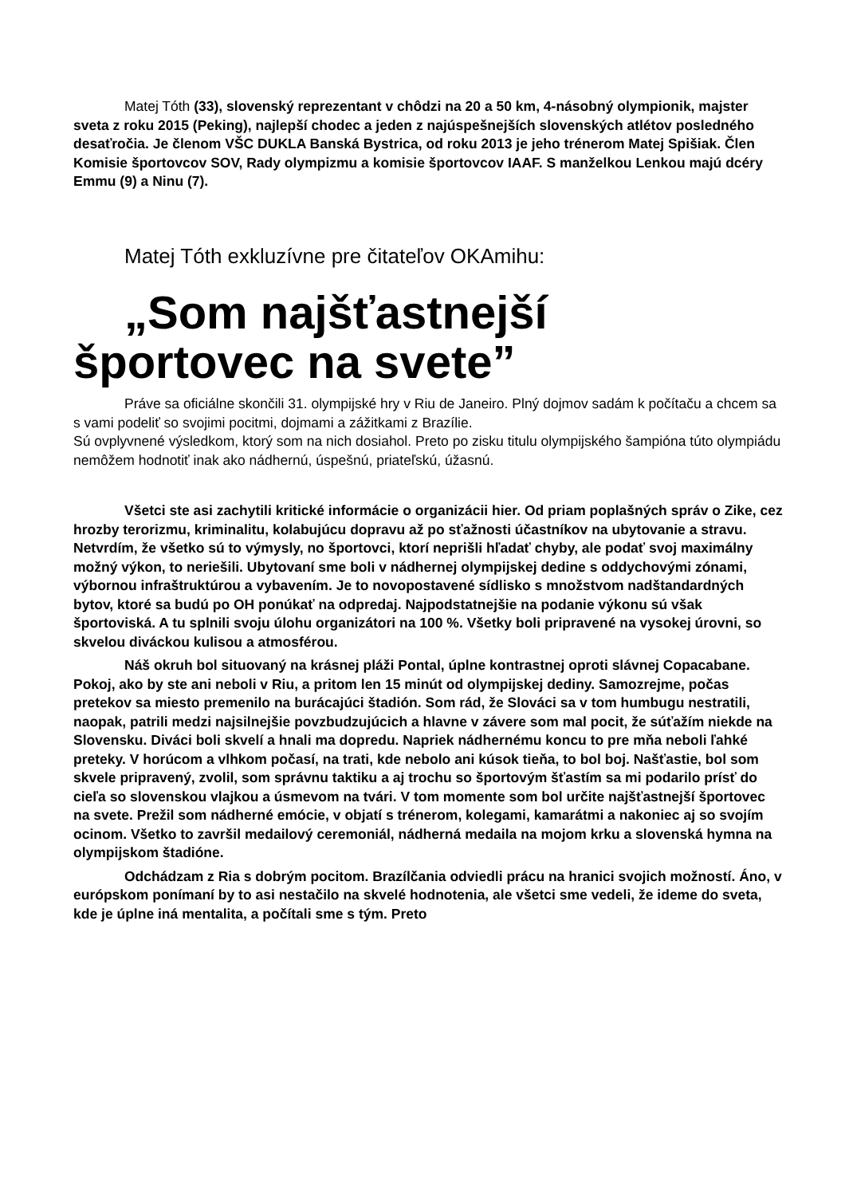Matej Tóth (33), slovenský reprezentant v chôdzi na 20 a 50 km, 4-násobný olympionik, majster sveta z roku 2015 (Peking), najlepší chodec a jeden z najúspešnejších slovenských atlétov posledného desaťročia. Je členom VŠC DUKLA Banská Bystrica, od roku 2013 je jeho trénerom Matej Spišiak. Člen Komisie športovcov SOV, Rady olympizmu a komisie športovcov IAAF. S manželkou Lenkou majú dcéry Emmu (9) a Ninu (7).
Matej Tóth exkluzívne pre čitateľov OKAmihu:
„Som najšťastnejší
športovec na svete”
Práve sa oficiálne skončili 31. olympijské hry v Riu de Janeiro. Plný dojmov sadám k počítaču a chcem sa s vami podeliť so svojimi pocitmi, dojmami a zážitkami z Brazílie.
Sú ovplyvnené výsledkom, ktorý som na nich dosiahol. Preto po zisku titulu olympijského šampióna túto olympiádu nemôžem hodnotiť inak ako nádhernú, úspešnú, priateľskú, úžasnú.
Všetci ste asi zachytili kritické informácie o organizácii hier. Od priam poplašných správ o Zike, cez hrozby terorizmu, kriminalitu, kolabujúcu dopravu až po sťažnosti účastníkov na ubytovanie a stravu. Netvrdím, že všetko sú to výmysly, no športovci, ktorí neprišli hľadať chyby, ale podať svoj maximálny možný výkon, to neriešili. Ubytovaní sme boli v nádhernej olympijskej dedine s oddychovými zónami, výbornou infraštruktúrou a vybavením. Je to novopostavené sídlisko s množstvom nadštandardných bytov, ktoré sa budú po OH ponúkať na odpredaj. Najpodstatnejšie na podanie výkonu sú však športoviská. A tu splnili svoju úlohu organizátori na 100 %. Všetky boli pripravené na vysokej úrovni, so skvelou diváckou kulisou a atmosférou.
Náš okruh bol situovaný na krásnej pláži Pontal, úplne kontrastnej oproti slávnej Copacabane. Pokoj, ako by ste ani neboli v Riu, a pritom len 15 minút od olympijskej dediny. Samozrejme, počas pretekov sa miesto premenilo na burácajúci štadión. Som rád, že Slováci sa v tom humbugu nestratili, naopak, patrili medzi najsilnejšie povzbudzujúcich a hlavne v závere som mal pocit, že súťažím niekde na Slovensku. Diváci boli skvelí a hnali ma dopredu. Napriek nádhernému koncu to pre mňa neboli ľahké preteky. V horúcom a vlhkom počasí, na trati, kde nebolo ani kúsok tieňa, to bol boj. Našťastie, bol som skvele pripravený, zvolil, som správnu taktiku a aj trochu so športovým šťastím sa mi podarilo prísť do cieľa so slovenskou vlajkou a úsmevom na tvári. V tom momente som bol určite najšťastnejší športovec na svete. Prežil som nádherné emócie, v objatí s trénerom, kolegami, kamarátmi a nakoniec aj so svojím ocinom. Všetko to završil medailový ceremoniál, nádherná medaila na mojom krku a slovenská hymna na olympijskom štadióne.
Odchádzam z Ria s dobrým pocitom. Brazílčania odviedli prácu na hranici svojich možností. Áno, v európskom ponímaní by to asi nestačilo na skvelé hodnotenia, ale všetci sme vedeli, že ideme do sveta, kde je úplne iná mentalita, a počítali sme s tým. Preto